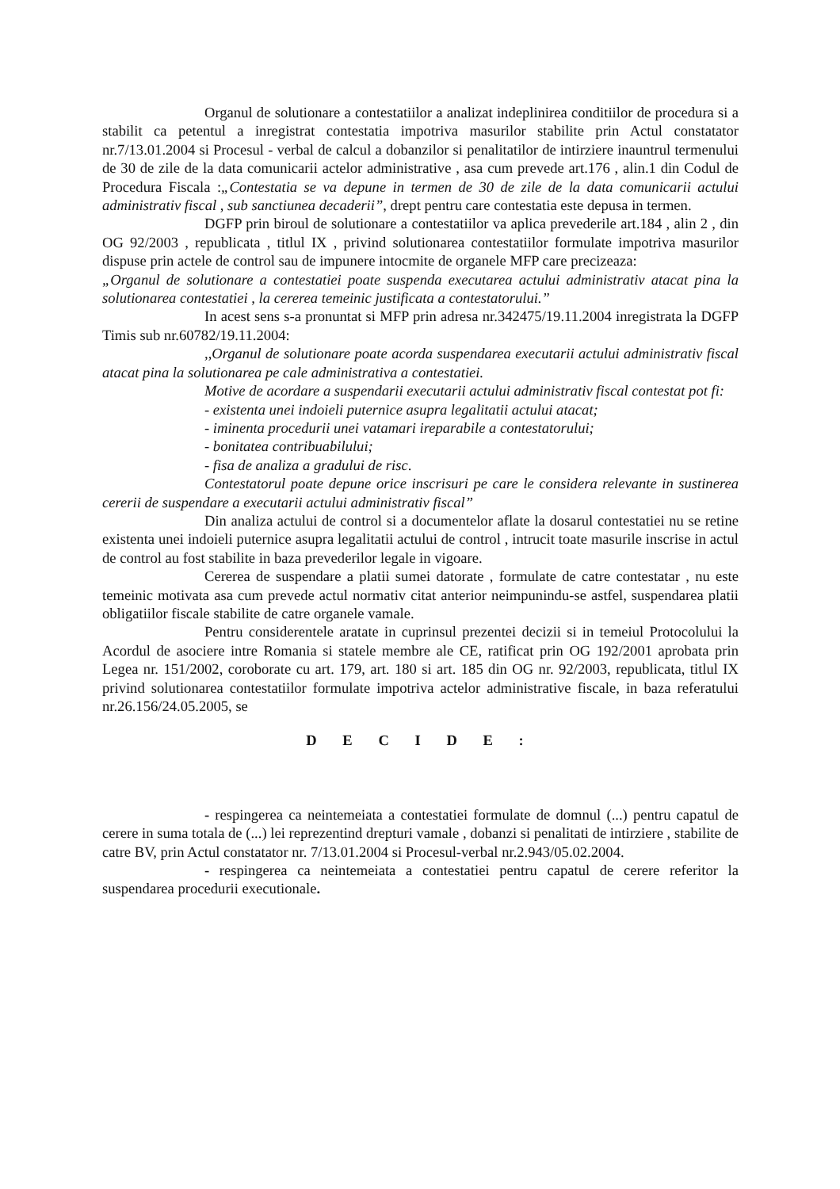Organul de solutionare a contestatiilor a analizat indeplinirea conditiilor de procedura si a stabilit ca petentul a inregistrat contestatia impotriva masurilor stabilite prin Actul constatator nr.7/13.01.2004 si Procesul - verbal de calcul a dobanzilor si penalitatilor de intirziere inauntrul termenului de 30 de zile de la data comunicarii actelor administrative , asa cum prevede art.176 , alin.1 din Codul de Procedura Fiscala :„Contestatia se va depune in termen de 30 de zile de la data comunicarii actului administrativ fiscal , sub sanctiunea decaderii”, drept pentru care contestatia este depusa in termen.
DGFP prin biroul de solutionare a contestatiilor va aplica prevederile art.184 , alin 2 , din OG 92/2003 , republicata , titlul IX , privind solutionarea contestatiilor formulate impotriva masurilor dispuse prin actele de control sau de impunere intocmite de organele MFP care precizeaza:
„Organul de solutionare a contestatiei poate suspenda executarea actului administrativ atacat pina la solutionarea contestatiei , la cererea temeinic justificata a contestatorului.”
In acest sens s-a pronuntat si MFP prin adresa nr.342475/19.11.2004 inregistrata la DGFP Timis sub nr.60782/19.11.2004:
,,Organul de solutionare poate acorda suspendarea executarii actului administrativ fiscal atacat pina la solutionarea pe cale administrativa a contestatiei.
Motive de acordare a suspendarii executarii actului administrativ fiscal contestat pot fi:
- existenta unei indoieli puternice asupra legalitatii actului atacat;
- iminenta procedurii unei vatamari ireparabile a contestatorului;
- bonitatea contribuabilului;
- fisa de analiza a gradului de risc.
Contestatorul poate depune orice inscrisuri pe care le considera relevante in sustinerea cererii de suspendare a executarii actului administrativ fiscal”
Din analiza actului de control si a documentelor aflate la dosarul contestatiei nu se retine existenta unei indoieli puternice asupra legalitatii actului de control , intrucit toate masurile inscrise in actul de control au fost stabilite in baza prevederilor legale in vigoare.
Cererea de suspendare a platii sumei datorate , formulate de catre contestatar , nu este temeinic motivata asa cum prevede actul normativ citat anterior neimpunindu-se astfel, suspendarea platii obligatiilor fiscale stabilite de catre organele vamale.
Pentru considerentele aratate in cuprinsul prezentei decizii si in temeiul Protocolului la Acordul de asociere intre Romania si statele membre ale CE, ratificat prin OG 192/2001 aprobata prin Legea nr. 151/2002, coroborate cu art. 179, art. 180 si art. 185 din OG nr. 92/2003, republicata, titlul IX privind solutionarea contestatiilor formulate impotriva actelor administrative fiscale, in baza referatului nr.26.156/24.05.2005, se
D E C I D E :
- respingerea ca neintemeiata a contestatiei formulate de domnul (...) pentru capatul de cerere in suma totala de (...) lei reprezentind drepturi vamale , dobanzi si penalitati de intirziere , stabilite de catre BV, prin Actul constatator nr. 7/13.01.2004 si Procesul-verbal nr.2.943/05.02.2004.
- respingerea ca neintemeiata a contestatiei pentru capatul de cerere referitor la suspendarea procedurii executionale.